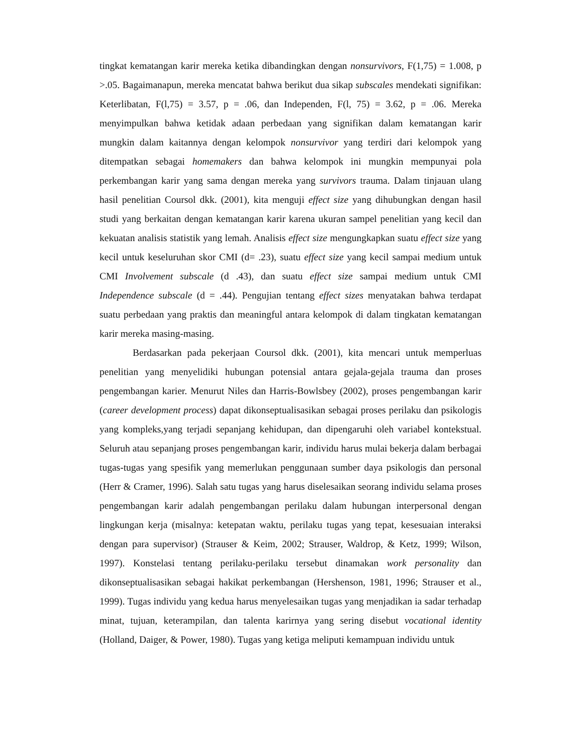tingkat kematangan karir mereka ketika dibandingkan dengan nonsurvivors, F(1,75) = 1.008, p >.05. Bagaimanapun, mereka mencatat bahwa berikut dua sikap subscales mendekati signifikan: Keterlibatan, F(l,75) = 3.57, p = .06, dan Independen, F(l, 75) = 3.62, p = .06. Mereka menyimpulkan bahwa ketidak adaan perbedaan yang signifikan dalam kematangan karir mungkin dalam kaitannya dengan kelompok nonsurvivor yang terdiri dari kelompok yang ditempatkan sebagai homemakers dan bahwa kelompok ini mungkin mempunyai pola perkembangan karir yang sama dengan mereka yang survivors trauma. Dalam tinjauan ulang hasil penelitian Coursol dkk. (2001), kita menguji effect size yang dihubungkan dengan hasil studi yang berkaitan dengan kematangan karir karena ukuran sampel penelitian yang kecil dan kekuatan analisis statistik yang lemah. Analisis effect size mengungkapkan suatu effect size yang kecil untuk keseluruhan skor CMI (d= .23), suatu effect size yang kecil sampai medium untuk CMI Involvement subscale (d .43), dan suatu effect size sampai medium untuk CMI Independence subscale (d = .44). Pengujian tentang effect sizes menyatakan bahwa terdapat suatu perbedaan yang praktis dan meaningful antara kelompok di dalam tingkatan kematangan karir mereka masing-masing.
Berdasarkan pada pekerjaan Coursol dkk. (2001), kita mencari untuk memperluas penelitian yang menyelidiki hubungan potensial antara gejala-gejala trauma dan proses pengembangan karier. Menurut Niles dan Harris-Bowlsbey (2002), proses pengembangan karir (career development process) dapat dikonseptualisasikan sebagai proses perilaku dan psikologis yang kompleks,yang terjadi sepanjang kehidupan, dan dipengaruhi oleh variabel kontekstual. Seluruh atau sepanjang proses pengembangan karir, individu harus mulai bekerja dalam berbagai tugas-tugas yang spesifik yang memerlukan penggunaan sumber daya psikologis dan personal (Herr & Cramer, 1996). Salah satu tugas yang harus diselesaikan seorang individu selama proses pengembangan karir adalah pengembangan perilaku dalam hubungan interpersonal dengan lingkungan kerja (misalnya: ketepatan waktu, perilaku tugas yang tepat, kesesuaian interaksi dengan para supervisor) (Strauser & Keim, 2002; Strauser, Waldrop, & Ketz, 1999; Wilson, 1997). Konstelasi tentang perilaku-perilaku tersebut dinamakan work personality dan dikonseptualisasikan sebagai hakikat perkembangan (Hershenson, 1981, 1996; Strauser et al., 1999). Tugas individu yang kedua harus menyelesaikan tugas yang menjadikan ia sadar terhadap minat, tujuan, keterampilan, dan talenta karirnya yang sering disebut vocational identity (Holland, Daiger, & Power, 1980). Tugas yang ketiga meliputi kemampuan individu untuk